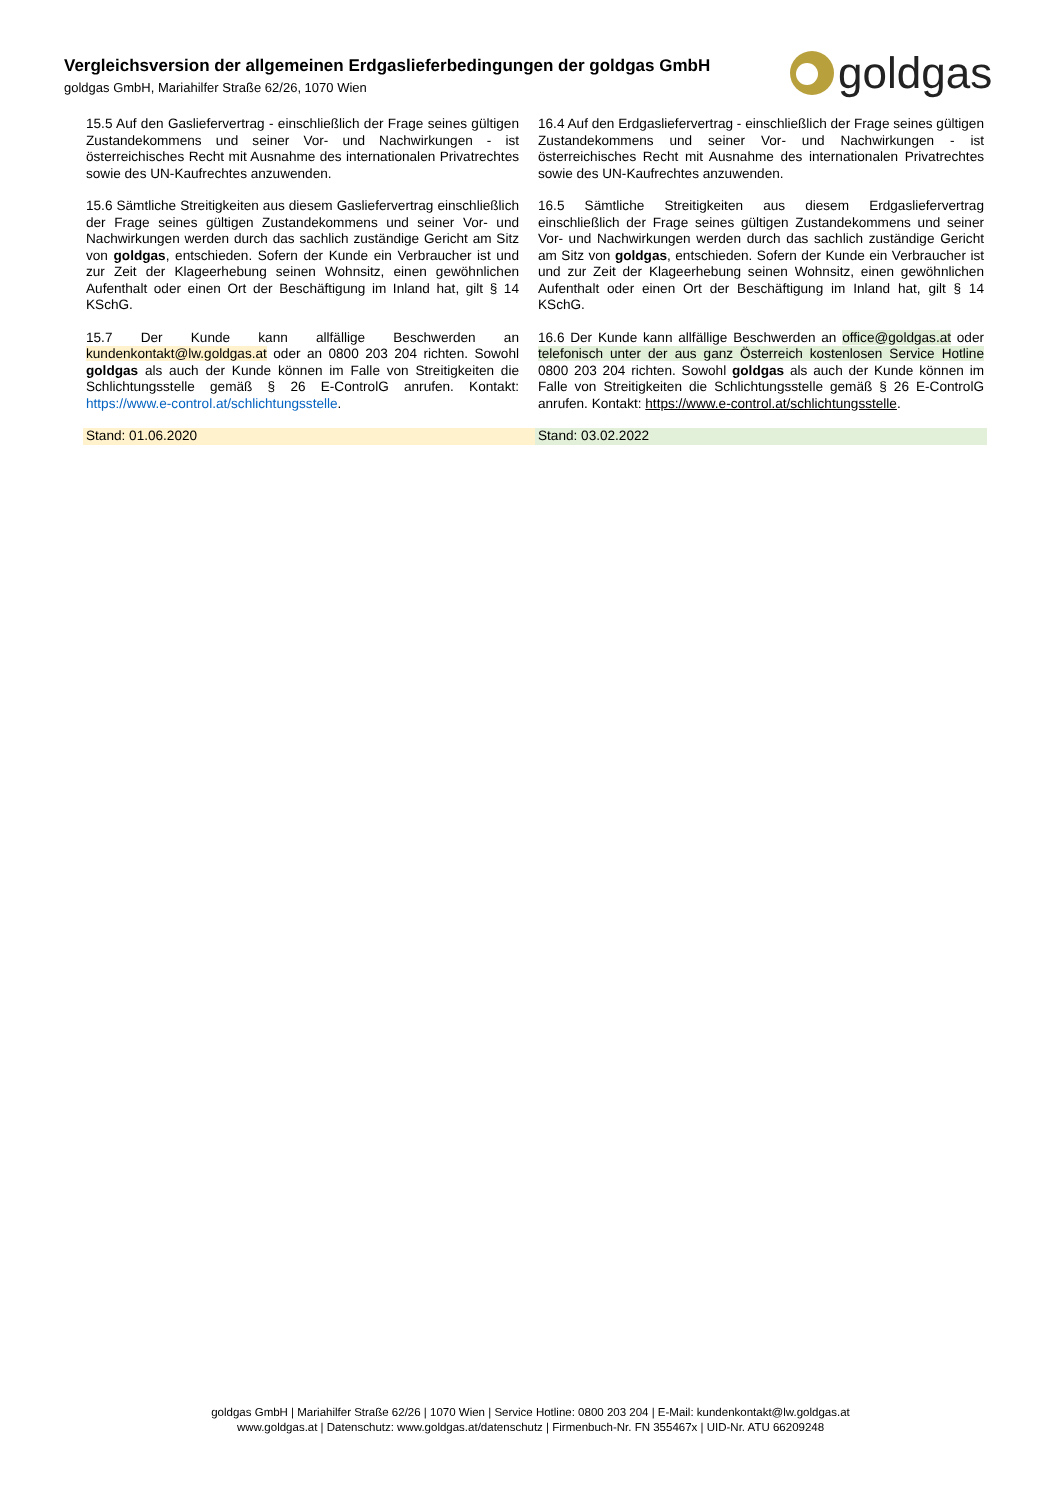Vergleichsversion der allgemeinen Erdgaslieferbedingungen der goldgas GmbH
goldgas GmbH, Mariahilfer Straße 62/26, 1070 Wien
goldgas
| 15.5 Auf den Gasliefervertrag - einschließlich der Frage seines gültigen Zustandekommens und seiner Vor- und Nachwirkungen - ist österreichisches Recht mit Ausnahme des internationalen Privatrechtes sowie des UN-Kaufrechtes anzuwenden. | 16.4 Auf den Erdgasliefervertrag - einschließlich der Frage seines gültigen Zustandekommens und seiner Vor- und Nachwirkungen - ist österreichisches Recht mit Ausnahme des internationalen Privatrechtes sowie des UN-Kaufrechtes anzuwenden. |
| 15.6 Sämtliche Streitigkeiten aus diesem Gasliefervertrag einschließlich der Frage seines gültigen Zustandekommens und seiner Vor- und Nachwirkungen werden durch das sachlich zuständige Gericht am Sitz von goldgas , entschieden. Sofern der Kunde ein Verbraucher ist und zur Zeit der Klageerhebung seinen Wohnsitz, einen gewöhnlichen Aufenthalt oder einen Ort der Beschäftigung im Inland hat, gilt § 14 KSchG. | 16.5 Sämtliche Streitigkeiten aus diesem Erdgasliefervertrag einschließlich der Frage seines gültigen Zustandekommens und seiner Vor- und Nachwirkungen werden durch das sachlich zuständige Gericht am Sitz von goldgas , entschieden. Sofern der Kunde ein Verbraucher ist und zur Zeit der Klageerhebung seinen Wohnsitz, einen gewöhnlichen Aufenthalt oder einen Ort der Beschäftigung im Inland hat, gilt § 14 KSchG. |
| 15.7 Der Kunde kann allfällige Beschwerden an kundenkontakt@lw.goldgas.at oder an 0800 203 204 richten. Sowohl goldgas als auch der Kunde können im Falle von Streitigkeiten die Schlichtungsstelle gemäß § 26 E-ControlG anrufen. Kontakt: https://www.e-control.at/schlichtungsstelle . | 16.6 Der Kunde kann allfällige Beschwerden an office@goldgas.at oder telefonisch unter der aus ganz Österreich kostenlosen Service Hotline 0800 203 204 richten. Sowohl goldgas als auch der Kunde können im Falle von Streitigkeiten die Schlichtungsstelle gemäß § 26 E-ControlG anrufen. Kontakt: https://www.e-control.at/schlichtungsstelle . |
| Stand: 01.06.2020 | Stand: 03.02.2022 |
goldgas GmbH | Mariahilfer Straße 62/26 | 1070 Wien | Service Hotline: 0800 203 204 | E-Mail: kundenkontakt@lw.goldgas.at
www.goldgas.at | Datenschutz: www.goldgas.at/datenschutz | Firmenbuch-Nr. FN 355467x | UID-Nr. ATU 66209248